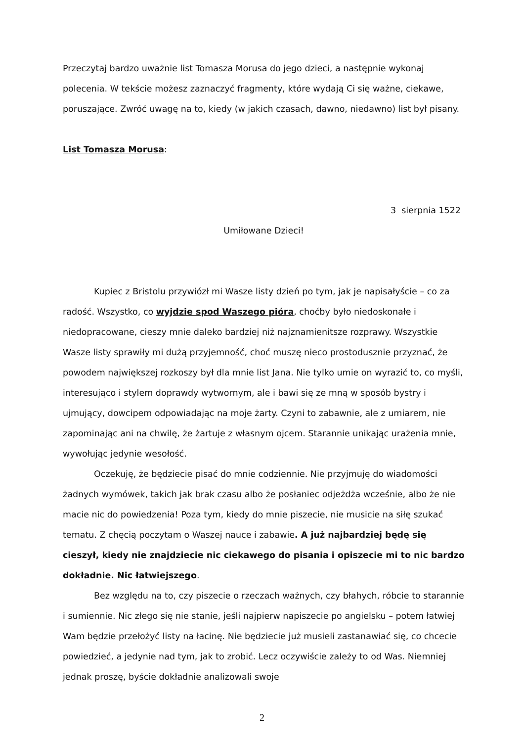Przeczytaj bardzo uważnie list Tomasza Morusa do jego dzieci, a następnie wykonaj polecenia. W tekście możesz zaznaczyć fragmenty, które wydają Ci się ważne, ciekawe, poruszające. Zwróć uwagę na to, kiedy (w jakich czasach, dawno, niedawno) list był pisany.
List Tomasza Morusa:
3 sierpnia 1522
Umiłowane Dzieci!
Kupiec z Bristolu przywiózł mi Wasze listy dzień po tym, jak je napisałyście – co za radość. Wszystko, co wyjdzie spod Waszego pióra, choćby było niedoskonałe i niedopracowane, cieszy mnie daleko bardziej niż najznamienitsze rozprawy. Wszystkie Wasze listy sprawiły mi dużą przyjemność, choć muszę nieco prostodusznie przyznać, że powodem największej rozkoszy był dla mnie list Jana. Nie tylko umie on wyrazić to, co myśli, interesująco i stylem doprawdy wytwornym, ale i bawi się ze mną w sposób bystry i ujmujący, dowcipem odpowiadając na moje żarty. Czyni to zabawnie, ale z umiarem, nie zapominając ani na chwilę, że żartuje z własnym ojcem. Starannie unikając urażenia mnie, wywołując jedynie wesołość.
Oczekuję, że będziecie pisać do mnie codziennie. Nie przyjmuję do wiadomości żadnych wymówek, takich jak brak czasu albo że posłaniec odjeżdża wcześnie, albo że nie macie nic do powiedzenia! Poza tym, kiedy do mnie piszecie, nie musicie na siłę szukać tematu. Z chęcią poczytam o Waszej nauce i zabawie. A już najbardziej będę się cieszył, kiedy nie znajdziecie nic ciekawego do pisania i opiszecie mi to nic bardzo dokładnie. Nic łatwiejszego.
Bez względu na to, czy piszecie o rzeczach ważnych, czy błahych, róbcie to starannie i sumiennie. Nic złego się nie stanie, jeśli najpierw napiszecie po angielsku – potem łatwiej Wam będzie przełożyć listy na łacinę. Nie będziecie już musieli zastanawiać się, co chcecie powiedzieć, a jedynie nad tym, jak to zrobić. Lecz oczywiście zależy to od Was. Niemniej jednak proszę, byście dokładnie analizowali swoje
2